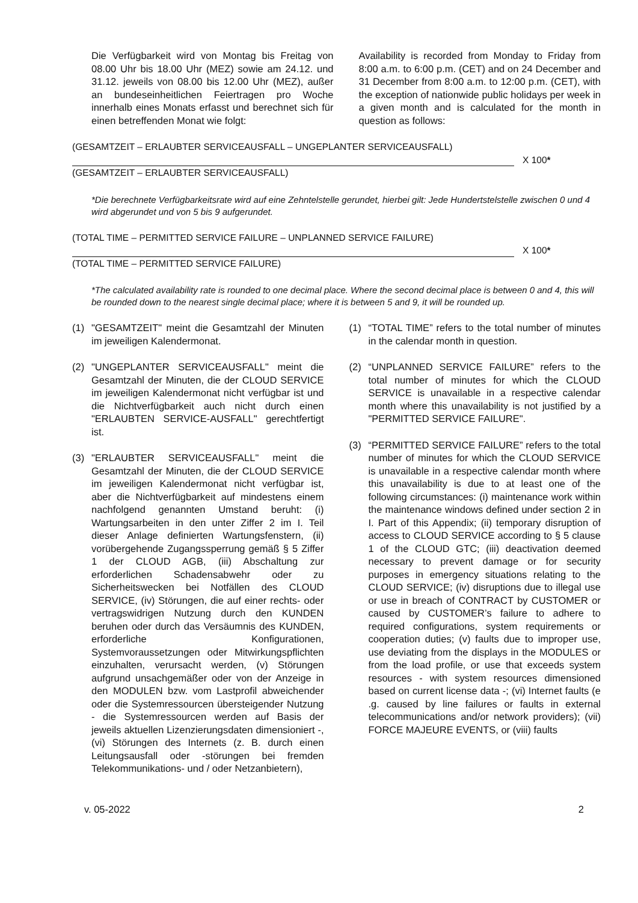Die Verfügbarkeit wird von Montag bis Freitag von 08.00 Uhr bis 18.00 Uhr (MEZ) sowie am 24.12. und 31.12. jeweils von 08.00 bis 12.00 Uhr (MEZ), außer an bundeseinheitlichen Feiertragen pro Woche innerhalb eines Monats erfasst und berechnet sich für einen betreffenden Monat wie folgt:
Availability is recorded from Monday to Friday from 8:00 a.m. to 6:00 p.m. (CET) and on 24 December and 31 December from 8:00 a.m. to 12:00 p.m. (CET), with the exception of nationwide public holidays per week in a given month and is calculated for the month in question as follows:
(GESAMTZEIT – ERLAUBTER SERVICEAUSFALL – UNGEPLANTER SERVICEAUSFALL)
X 100*
(GESAMTZEIT – ERLAUBTER SERVICEAUSFALL)
*Die berechnete Verfügbarkeitsrate wird auf eine Zehntelstelle gerundet, hierbei gilt: Jede Hundertstelstelle zwischen 0 und 4 wird abgerundet und von 5 bis 9 aufgerundet.
(TOTAL TIME – PERMITTED SERVICE FAILURE – UNPLANNED SERVICE FAILURE)
X 100*
(TOTAL TIME – PERMITTED SERVICE FAILURE)
*The calculated availability rate is rounded to one decimal place. Where the second decimal place is between 0 and 4, this will be rounded down to the nearest single decimal place; where it is between 5 and 9, it will be rounded up.
(1) "GESAMTZEIT" meint die Gesamtzahl der Minuten im jeweiligen Kalendermonat.
(2) "UNGEPLANTER SERVICEAUSFALL" meint die Gesamtzahl der Minuten, die der CLOUD SERVICE im jeweiligen Kalendermonat nicht verfügbar ist und die Nichtverfügbarkeit auch nicht durch einen "ERLAUBTEN SERVICE-AUSFALL" gerechtfertigt ist.
(3) "ERLAUBTER SERVICEAUSFALL" meint die Gesamtzahl der Minuten, die der CLOUD SERVICE im jeweiligen Kalendermonat nicht verfügbar ist, aber die Nichtverfügbarkeit auf mindestens einem nachfolgend genannten Umstand beruht: (i) Wartungsarbeiten in den unter Ziffer 2 im I. Teil dieser Anlage definierten Wartungsfenstern, (ii) vorübergehende Zugangssperrung gemäß § 5 Ziffer 1 der CLOUD AGB, (iii) Abschaltung zur erforderlichen Schadensabwehr oder zu Sicherheitswecken bei Notfällen des CLOUD SERVICE, (iv) Störungen, die auf einer rechts- oder vertragswidrigen Nutzung durch den KUNDEN beruhen oder durch das Versäumnis des KUNDEN, erforderliche Konfigurationen, Systemvoraussetzungen oder Mitwirkungspflichten einzuhalten, verursacht werden, (v) Störungen aufgrund unsachgemäßer oder von der Anzeige in den MODULEN bzw. vom Lastprofil abweichender oder die Systemressourcen übersteigender Nutzung - die Systemressourcen werden auf Basis der jeweils aktuellen Lizenzierungsdaten dimensioniert -, (vi) Störungen des Internets (z. B. durch einen Leitungsausfall oder -störungen bei fremden Telekommunikations- und / oder Netzanbietern),
(1) “TOTAL TIME” refers to the total number of minutes in the calendar month in question.
(2) “UNPLANNED SERVICE FAILURE” refers to the total number of minutes for which the CLOUD SERVICE is unavailable in a respective calendar month where this unavailability is not justified by a "PERMITTED SERVICE FAILURE".
(3) “PERMITTED SERVICE FAILURE” refers to the total number of minutes for which the CLOUD SERVICE is unavailable in a respective calendar month where this unavailability is due to at least one of the following circumstances: (i) maintenance work within the maintenance windows defined under section 2 in I. Part of this Appendix; (ii) temporary disruption of access to CLOUD SERVICE according to § 5 clause 1 of the CLOUD GTC; (iii) deactivation deemed necessary to prevent damage or for security purposes in emergency situations relating to the CLOUD SERVICE; (iv) disruptions due to illegal use or use in breach of CONTRACT by CUSTOMER or caused by CUSTOMER’s failure to adhere to required configurations, system requirements or cooperation duties; (v) faults due to improper use, use deviating from the displays in the MODULES or from the load profile, or use that exceeds system resources - with system resources dimensioned based on current license data -; (vi) Internet faults (e .g. caused by line failures or faults in external telecommunications and/or network providers); (vii) FORCE MAJEURE EVENTS, or (viii) faults
v. 05-2022 2